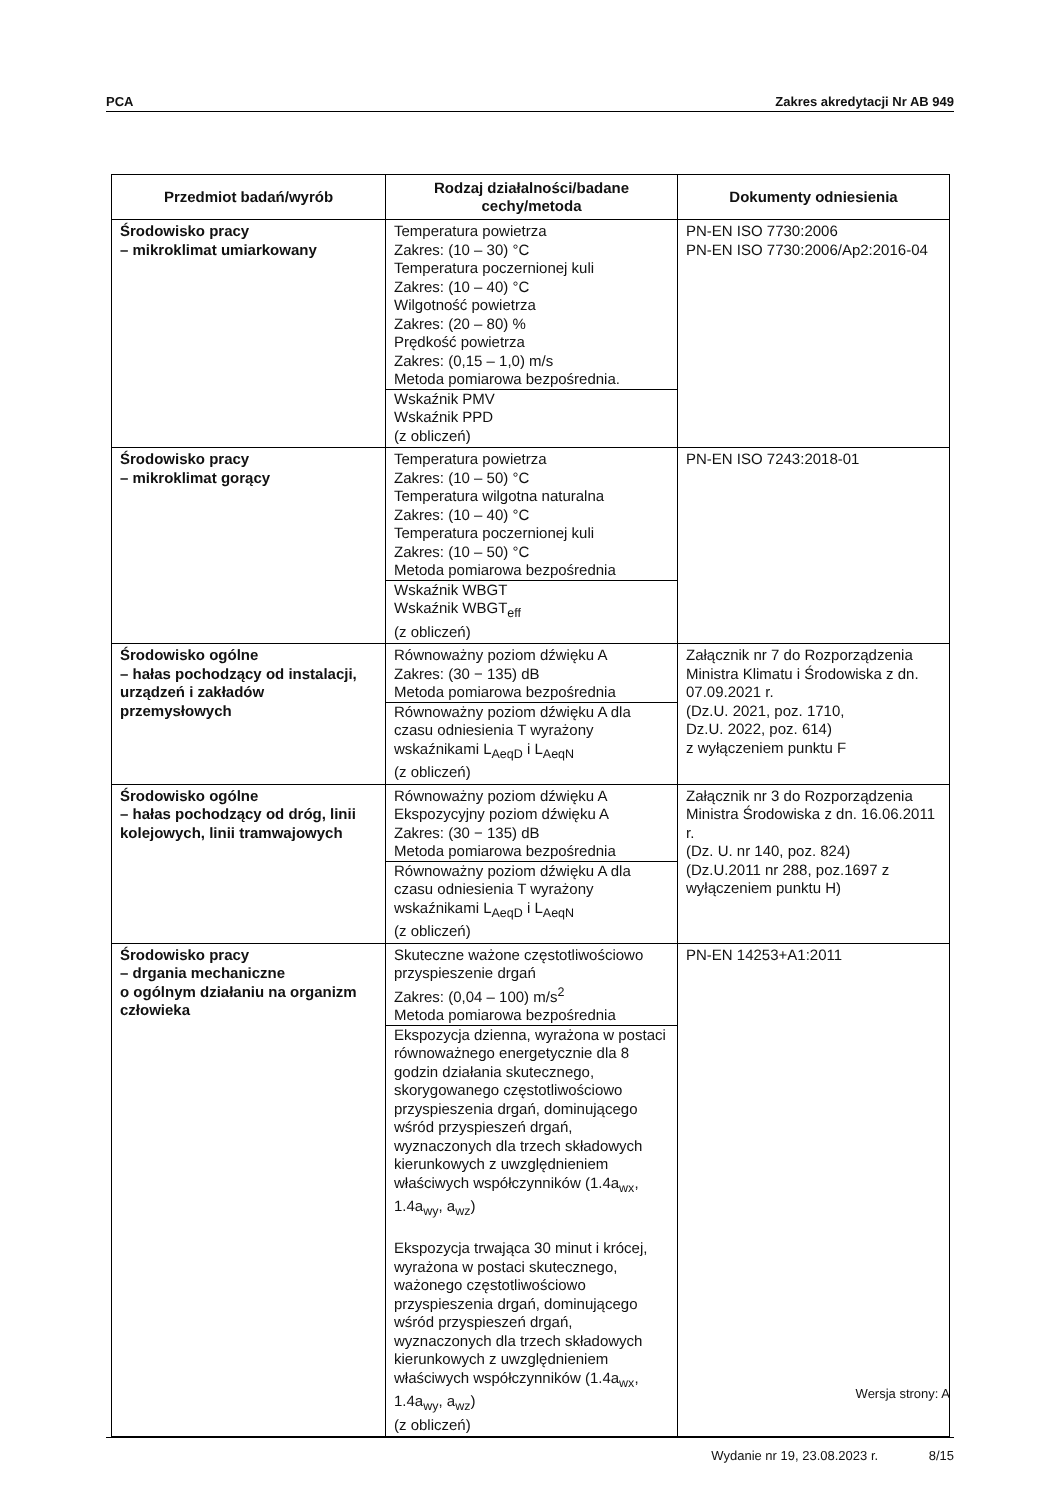PCA Zakres akredytacji Nr AB 949
| Przedmiot badań/wyrób | Rodzaj działalności/badane cechy/metoda | Dokumenty odniesienia |
| --- | --- | --- |
| Środowisko pracy – mikroklimat umiarkowany | Temperatura powietrza Zakres: (10 – 30) °C Temperatura poczernionej kuli Zakres: (10 – 40) °C Wilgotność powietrza Zakres: (20 – 80) % Prędkość powietrza Zakres: (0,15 – 1,0) m/s Metoda pomiarowa bezpośrednia. Wskaźnik PMV Wskaźnik PPD (z obliczeń) | PN-EN ISO 7730:2006 PN-EN ISO 7730:2006/Ap2:2016-04 |
| Środowisko pracy – mikroklimat gorący | Temperatura powietrza Zakres: (10 – 50) °C Temperatura wilgotna naturalna Zakres: (10 – 40) °C Temperatura poczernionej kuli Zakres: (10 – 50) °C Metoda pomiarowa bezpośrednia Wskaźnik WBGT Wskaźnik WBGT<sub>eff</sub> (z obliczeń) | PN-EN ISO 7243:2018-01 |
| Środowisko ogólne – hałas pochodzący od instalacji, urządzeń i zakładów przemysłowych | Równoważny poziom dźwięku A Zakres: (30 − 135) dB Metoda pomiarowa bezpośrednia Równoważny poziom dźwięku A dla czasu odniesienia T wyrażony wskaźnikami L<sub>AeqD</sub> i L<sub>AeqN</sub> (z obliczeń) | Załącznik nr 7 do Rozporządzenia Ministra Klimatu i Środowiska z dn. 07.09.2021 r. (Dz.U. 2021, poz. 1710, Dz.U. 2022, poz. 614) z wyłączeniem punktu F |
| Środowisko ogólne – hałas pochodzący od dróg, linii kolejowych, linii tramwajowych | Równoważny poziom dźwięku A Ekspozycyjny poziom dźwięku A Zakres: (30 − 135) dB Metoda pomiarowa bezpośrednia Równoważny poziom dźwięku A dla czasu odniesienia T wyrażony wskaźnikami L<sub>AeqD</sub> i L<sub>AeqN</sub> (z obliczeń) | Załącznik nr 3 do Rozporządzenia Ministra Środowiska z dn. 16.06.2011 r. (Dz. U. nr 140, poz. 824) (Dz.U.2011 nr 288, poz.1697 z wyłączeniem punktu H) |
| Środowisko pracy – drgania mechaniczne o ogólnym działaniu na organizm człowieka | Skuteczne ważone częstotliwościowo przyspieszenie drgań Zakres: (0,04 – 100) m/s<sup>2</sup> Metoda pomiarowa bezpośrednia Ekspozycja dzienna, wyrażona w postaci równoważnego energetycznie dla 8 godzin działania skutecznego, skorygowanego częstotliwościowo przyspieszenia drgań, dominującego wśród przyspieszeń drgań, wyznaczonych dla trzech składowych kierunkowych z uwzględnieniem właściwych współczynników (1.4a<sub>wx</sub>, 1.4a<sub>wy</sub>, a<sub>wz</sub>) Ekspozycja trwająca 30 minut i krócej, wyrażona w postaci skutecznego, ważonego częstotliwościowo przyspieszenia drgań, dominującego wśród przyspieszeń drgań, wyznaczonych dla trzech składowych kierunkowych z uwzględnieniem właściwych współczynników (1.4a<sub>wx</sub>, 1.4a<sub>wy</sub>, a<sub>wz</sub>) (z obliczeń) | PN-EN 14253+A1:2011 |
Wersja strony: A
Wydanie nr 19, 23.08.2023 r. 8/15